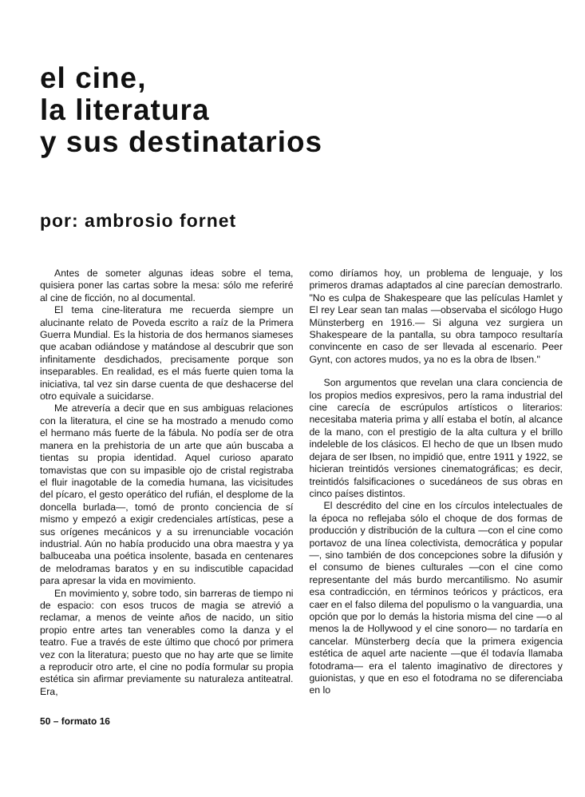el cine,
la literatura
y sus destinatarios
por: ambrosio fornet
Antes de someter algunas ideas sobre el tema, quisiera poner las cartas sobre la mesa: sólo me referiré al cine de ficción, no al documental.
El tema cine-literatura me recuerda siempre un alucinante relato de Poveda escrito a raíz de la Primera Guerra Mundial. Es la historia de dos hermanos siameses que acaban odiándose y matándose al descubrir que son infinitamente desdichados, precisamente porque son inseparables. En realidad, es el más fuerte quien toma la iniciativa, tal vez sin darse cuenta de que deshacerse del otro equivale a suicidarse.
Me atrevería a decir que en sus ambiguas relaciones con la literatura, el cine se ha mostrado a menudo como el hermano más fuerte de la fábula. No podía ser de otra manera en la prehistoria de un arte que aún buscaba a tientas su propia identidad. Aquel curioso aparato tomavistas que con su impasible ojo de cristal registraba el fluir inagotable de la comedia humana, las vicisitudes del pícaro, el gesto operático del rufián, el desplome de la doncella burlada—, tomó de pronto conciencia de sí mismo y empezó a exigir credenciales artísticas, pese a sus orígenes mecánicos y a su irrenunciable vocación industrial. Aún no había producido una obra maestra y ya balbuceaba una poética insolente, basada en centenares de melodramas baratos y en su indiscutible capacidad para apresar la vida en movimiento.
En movimiento y, sobre todo, sin barreras de tiempo ni de espacio: con esos trucos de magia se atrevió a reclamar, a menos de veinte años de nacido, un sitio propio entre artes tan venerables como la danza y el teatro. Fue a través de este último que chocó por primera vez con la literatura; puesto que no hay arte que se limite a reproducir otro arte, el cine no podía formular su propia estética sin afirmar previamente su naturaleza antiteatral. Era,
como diríamos hoy, un problema de lenguaje, y los primeros dramas adaptados al cine parecían demostrarlo. "No es culpa de Shakespeare que las películas Hamlet y El rey Lear sean tan malas —observaba el sicólogo Hugo Münsterberg en 1916.— Si alguna vez surgiera un Shakespeare de la pantalla, su obra tampoco resultaría convincente en caso de ser llevada al escenario. Peer Gynt, con actores mudos, ya no es la obra de Ibsen."
Son argumentos que revelan una clara conciencia de los propios medios expresivos, pero la rama industrial del cine carecía de escrúpulos artísticos o literarios: necesitaba materia prima y allí estaba el botín, al alcance de la mano, con el prestigio de la alta cultura y el brillo indeleble de los clásicos. El hecho de que un Ibsen mudo dejara de ser Ibsen, no impidió que, entre 1911 y 1922, se hicieran treintidós versiones cinematográficas; es decir, treintidós falsificaciones o sucedáneos de sus obras en cinco países distintos.
El descrédito del cine en los círculos intelectuales de la época no reflejaba sólo el choque de dos formas de producción y distribución de la cultura —con el cine como portavoz de una línea colectivista, democrática y popular—, sino también de dos concepciones sobre la difusión y el consumo de bienes culturales —con el cine como representante del más burdo mercantilismo. No asumir esa contradicción, en términos teóricos y prácticos, era caer en el falso dilema del populismo o la vanguardia, una opción que por lo demás la historia misma del cine —o al menos la de Hollywood y el cine sonoro— no tardaría en cancelar. Münsterberg decía que la primera exigencia estética de aquel arte naciente —que él todavía llamaba fotodrama— era el talento imaginativo de directores y guionistas, y que en eso el fotodrama no se diferenciaba en lo
50 – formato 16